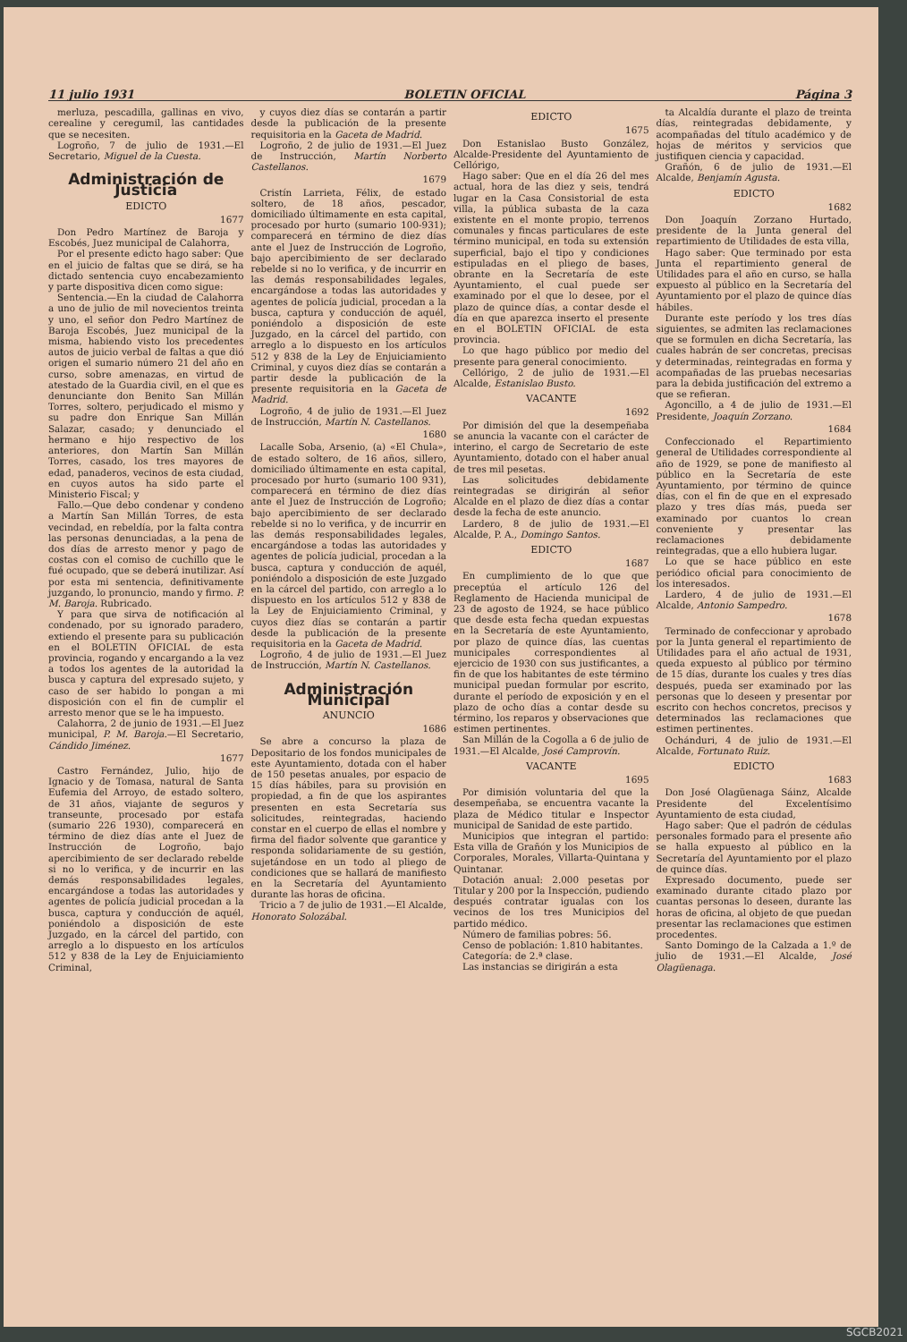11 julio 1931 BOLETIN OFICIAL Página 3
merluza, pescadilla, gallinas en vivo, cerealine y ceregumil, las cantidades que se necesiten.
Logroño, 7 de julio de 1931.—El Secretario, Miguel de la Cuesta.
Administración de Justicia
EDICTO
1677
Don Pedro Martínez de Baroja y Escobés, Juez municipal de Calahorra,
Por el presente edicto hago saber: Que en el juicio de faltas que se dirá, se ha dictado sentencia cuyo encabezamiento y parte dispositiva dicen como sigue:
Sentencia.—En la ciudad de Calahorra a uno de julio de mil novecientos treinta y uno, el señor don Pedro Martínez de Baroja Escobés, Juez municipal de la misma, habiendo visto los precedentes autos de juicio verbal de faltas a que dió origen el sumario número 21 del año en curso, sobre amenazas, en virtud de atestado de la Guardia civil, en el que es denunciante don Benito San Millán Torres, soltero, perjudicado el mismo y su padre don Enrique San Millán Salazar, casado; y denunciado el hermano e hijo respectivo de los anteriores, don Martín San Millán Torres, casado, los tres mayores de edad, panaderos, vecinos de esta ciudad, en cuyos autos ha sido parte el Ministerio Fiscal; y
Fallo.—Que debo condenar y condeno a Martín San Millán Torres, de esta vecindad, en rebeldía, por la falta contra las personas denunciadas, a la pena de dos días de arresto menor y pago de costas con el comiso de cuchillo que le fué ocupado, que se deberá inutilizar. Así por esta mi sentencia, definitivamente juzgando, lo pronuncio, mando y firmo. P. M. Baroja. Rubricado.
Y para que sirva de notificación al condenado, por su ignorado paradero, extiendo el presente para su publicación en el BOLETIN OFICIAL de esta provincia, rogando y encargando a la vez a todos los agentes de la autoridad la busca y captura del expresado sujeto, y caso de ser habido lo pongan a mi disposición con el fin de cumplir el arresto menor que se le ha impuesto.
Calahorra, 2 de junio de 1931.—El Juez municipal, P. M. Baroja.—El Secretario, Cándido Jiménez.
1677
Castro Fernández, Julio, hijo de Ignacio y de Tomasa, natural de Santa Eufemia del Arroyo, de estado soltero, de 31 años, viajante de seguros y transeunte, procesado por estafa (sumario 226 1930), comparecerá en término de diez días ante el Juez de Instrucción de Logroño, bajo apercibimiento de ser declarado rebelde si no lo verifica, y de incurrir en las demás responsabilidades legales, encargándose a todas las autoridades y agentes de policía judicial procedan a la busca, captura y conducción de aquél, poniéndolo a disposición de este Juzgado, en la cárcel del partido, con arreglo a lo dispuesto en los artículos 512 y 838 de la Ley de Enjuiciamiento Criminal,
y cuyos diez días se contarán a partir desde la publicación de la presente requisitoria en la Gaceta de Madrid.
Logroño, 2 de julio de 1931.—El Juez de Instrucción, Martín Norberto Castellanos.
1679
Cristín Larrieta, Félix, de estado soltero, de 18 años, pescador, domiciliado últimamente en esta capital, procesado por hurto (sumario 100-931); comparecerá en término de diez días ante el Juez de Instrucción de Logroño, bajo apercibimiento de ser declarado rebelde si no lo verifica, y de incurrir en las demás responsabilidades legales, encargándose a todas las autoridades y agentes de policía judicial, procedan a la busca, captura y conducción de aquél, poniéndolo a disposición de este Juzgado, en la cárcel del partido, con arreglo a lo dispuesto en los artículos 512 y 838 de la Ley de Enjuiciamiento Criminal, y cuyos diez días se contarán a partir desde la publicación de la presente requisitoria en la Gaceta de Madrid.
Logroño, 4 de julio de 1931.—El Juez de Instrucción, Martín N. Castellanos.
1680
Lacalle Soba, Arsenio, (a) «El Chula», de estado soltero, de 16 años, sillero, domiciliado últimamente en esta capital, procesado por hurto (sumario 100 931), comparecerá en término de diez días ante el Juez de Instrucción de Logroño; bajo apercibimiento de ser declarado rebelde si no lo verifica, y de incurrir en las demás responsabilidades legales, encargándose a todas las autoridades y agentes de policía judicial, procedan a la busca, captura y conducción de aquél, poniéndolo a disposición de este Juzgado en la cárcel del partido, con arreglo a lo dispuesto en los artículos 512 y 838 de la Ley de Enjuiciamiento Criminal, y cuyos diez días se contarán a partir desde la publicación de la presente requisitoria en la Gaceta de Madrid.
Logroño, 4 de julio de 1931.—El Juez de Instrucción, Martín N. Castellanos.
Administración Municipal
ANUNCIO
1686
Se abre a concurso la plaza de Depositario de los fondos municipales de este Ayuntamiento, dotada con el haber de 150 pesetas anuales, por espacio de 15 días hábiles, para su provisión en propiedad, a fin de que los aspirantes presenten en esta Secretaría sus solicitudes, reintegradas, haciendo constar en el cuerpo de ellas el nombre y firma del fiador solvente que garantice y responda solidariamente de su gestión, sujetándose en un todo al pliego de condiciones que se hallará de manifiesto en la Secretaría del Ayuntamiento durante las horas de oficina.
Tricio a 7 de julio de 1931.—El Alcalde, Honorato Solozábal.
EDICTO
1675
Don Estanislao Busto González, Alcalde-Presidente del Ayuntamiento de Cellórigo,
Hago saber: Que en el día 26 del mes actual, hora de las diez y seis, tendrá lugar en la Casa Consistorial de esta villa, la pública subasta de la caza existente en el monte propio, terrenos comunales y fincas particulares de este término municipal, en toda su extensión superficial, bajo el tipo y condiciones estipuladas en el pliego de bases, obrante en la Secretaría de este Ayuntamiento, el cual puede ser examinado por el que lo desee, por el plazo de quince días, a contar desde el día en que aparezca inserto el presente en el BOLETIN OFICIAL de esta provincia.
Lo que hago público por medio del presente para general conocimiento.
Cellórigo, 2 de julio de 1931.—El Alcalde, Estanislao Busto.
VACANTE
1692
Por dimisión del que la desempeñaba se anuncia la vacante con el carácter de interino, el cargo de Secretario de este Ayuntamiento, dotado con el haber anual de tres mil pesetas.
Las solicitudes debidamente reintegradas se dirigirán al señor Alcalde en el plazo de diez días a contar desde la fecha de este anuncio.
Lardero, 8 de julio de 1931.—El Alcalde, P. A., Domingo Santos.
EDICTO
1687
En cumplimiento de lo que que preceptúa el artículo 126 del Reglamento de Hacienda municipal de 23 de agosto de 1924, se hace público que desde esta fecha quedan expuestas en la Secretaría de este Ayuntamiento, por plazo de quince días, las cuentas municipales correspondientes al ejercicio de 1930 con sus justificantes, a fin de que los habitantes de este término municipal puedan formular por escrito, durante el período de exposición y en el plazo de ocho días a contar desde su término, los reparos y observaciones que estimen pertinentes.
San Millán de la Cogolla a 6 de julio de 1931.—El Alcalde, José Camprovín.
VACANTE
1695
Por dimisión voluntaria del que la desempeñaba, se encuentra vacante la plaza de Médico titular e Inspector municipal de Sanidad de este partido.
Municipios que integran el partido: Esta villa de Grañón y los Municipios de Corporales, Morales, Villarta-Quintana y Quintanar.
Dotación anual: 2.000 pesetas por Titular y 200 por la Inspección, pudiendo después contratar igualas con los vecinos de los tres Municipios del partido médico.
Número de familias pobres: 56.
Censo de población: 1.810 habitantes.
Categoría: de 2.ª clase.
Las instancias se dirigirán a esta
ta Alcaldía durante el plazo de treinta días, reintegradas debidamente, y acompañadas del título académico y de hojas de méritos y servicios que justifiquen ciencia y capacidad.
Grañón, 6 de julio de 1931.—El Alcalde, Benjamín Agusta.
EDICTO
1682
Don Joaquín Zorzano Hurtado, presidente de la Junta general del repartimiento de Utilidades de esta villa,
Hago saber: Que terminado por esta Junta el repartimiento general de Utilidades para el año en curso, se halla expuesto al público en la Secretaría del Ayuntamiento por el plazo de quince días hábiles.
Durante este período y los tres días siguientes, se admiten las reclamaciones que se formulen en dicha Secretaría, las cuales habrán de ser concretas, precisas y determinadas, reintegradas en forma y acompañadas de las pruebas necesarias para la debida justificación del extremo a que se refieran.
Agoncillo, a 4 de julio de 1931.—El Presidente, Joaquín Zorzano.
1684
Confeccionado el Repartimiento general de Utilidades correspondiente al año de 1929, se pone de manifiesto al público en la Secretaría de este Ayuntamiento, por término de quince días, con el fin de que en el expresado plazo y tres días más, pueda ser examinado por cuantos lo crean conveniente y presentar las reclamaciones debidamente reintegradas, que a ello hubiera lugar.
Lo que se hace público en este periódico oficial para conocimiento de los interesados.
Lardero, 4 de julio de 1931.—El Alcalde, Antonio Sampedro.
1678
Terminado de confeccionar y aprobado por la Junta general el repartimiento de Utilidades para el año actual de 1931, queda expuesto al público por término de 15 días, durante los cuales y tres días después, pueda ser examinado por las personas que lo deseen y presentar por escrito con hechos concretos, precisos y determinados las reclamaciones que estimen pertinentes.
Ochánduri, 4 de julio de 1931.—El Alcalde, Fortunato Ruiz.
EDICTO
1683
Don José Olagüenaga Sáinz, Alcalde Presidente del Excelentísimo Ayuntamiento de esta ciudad,
Hago saber: Que el padrón de cédulas personales formado para el presente año se halla expuesto al público en la Secretaría del Ayuntamiento por el plazo de quince días.
Expresado documento, puede ser examinado durante citado plazo por cuantas personas lo deseen, durante las horas de oficina, al objeto de que puedan presentar las reclamaciones que estimen procedentes.
Santo Domingo de la Calzada a 1.º de julio de 1931.—El Alcalde, José Olagüenaga.
SGCB2021